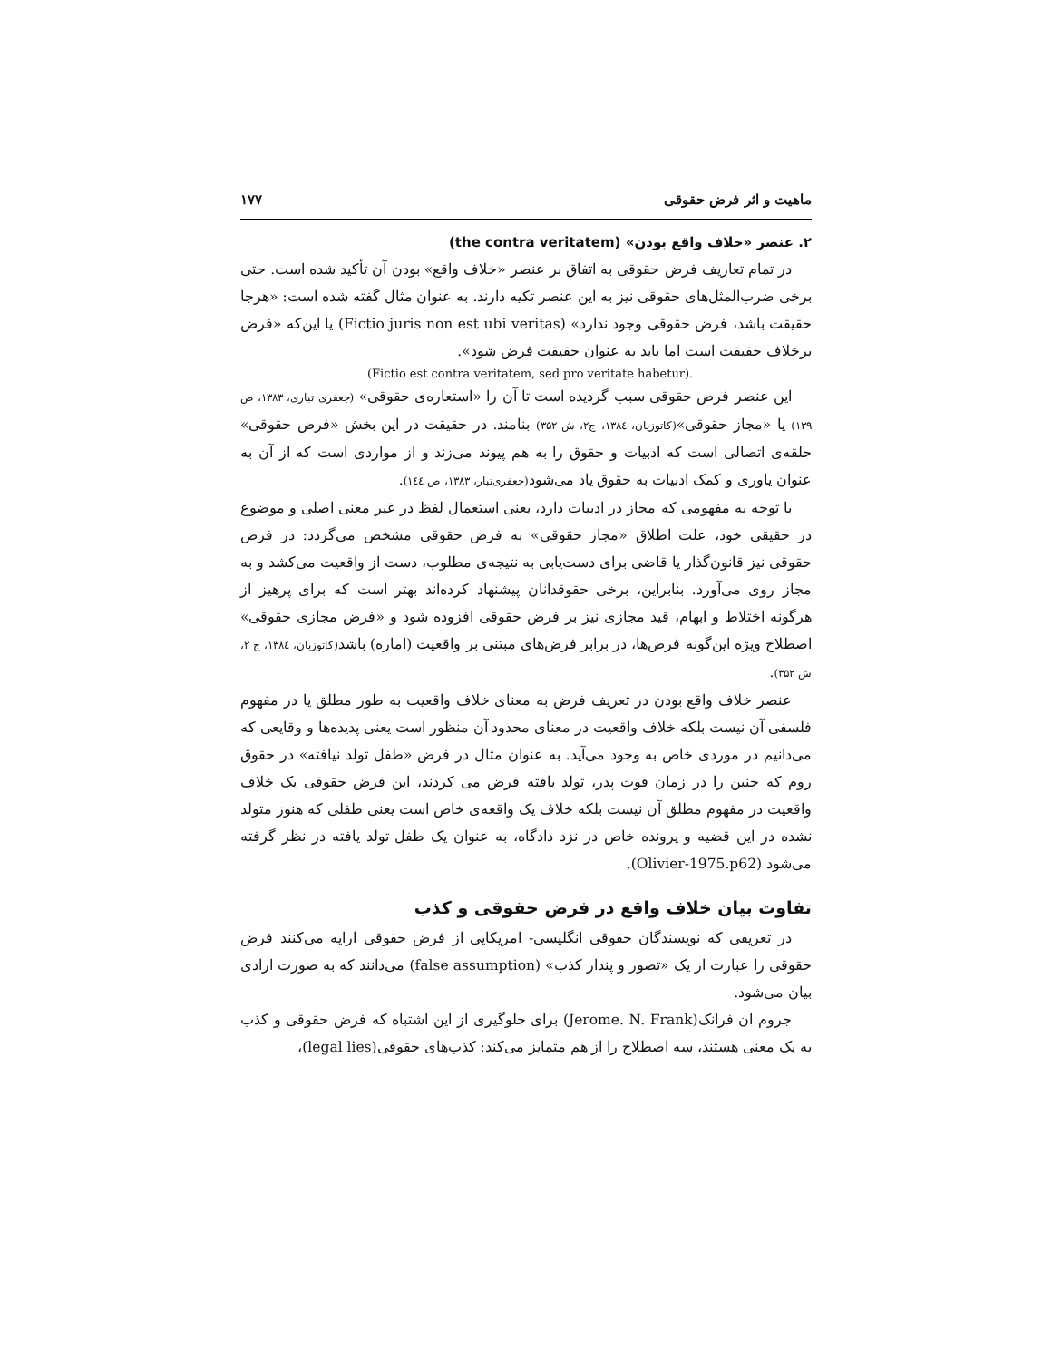ماهیت و اثر فرض حقوقی ۱۷۷
۲. عنصر «خلاف واقع بودن» (the contra veritatem)
در تمام تعاریف فرض حقوقی به اتفاق بر عنصر «خلاف واقع» بودن آن تأکید شده است. حتی برخی ضرب‌المثل‌های حقوقی نیز به این عنصر تکیه دارند. به عنوان مثال گفته شده است: «هرجا حقیقت باشد، فرض حقوقی وجود ندارد» (Fictio juris non est ubi veritas) یا این‌که «فرض برخلاف حقیقت است اما باید به عنوان حقیقت فرض شود».
(Fictio est contra veritatem, sed pro veritate habetur).
این عنصر فرض حقوقی سبب گردیده است تا آن را «استعاره‌ی حقوقی» (جعفری تباری، ۱۳۸۳، ص ۱۳۹) یا «مجاز حقوقی»(کاتوزیان، ۱۳۸٤، ج۲، ش ۳۵۲) بنامند. در حقیقت در این بخش «فرض حقوقی» حلقه‌ی اتصالی است که ادبیات و حقوق را به هم پیوند می‌زند و از مواردی است که از آن به عنوان یاوری و کمک ادبیات به حقوق یاد می‌شود(جعفری‌تبار، ۱۳۸۳، ص ۱٤٤).
با توجه به مفهومی که مجاز در ادبیات دارد، یعنی استعمال لفظ در غیر معنی اصلی و موضوع در حقیقی خود، علت اطلاق «مجاز حقوقی» به فرض حقوقی مشخص می‌گردد: در فرض حقوقی نیز قانون‌گذار یا قاضی برای دست‌یابی به نتیجه‌ی مطلوب، دست از واقعیت می‌کشد و به مجاز روی می‌آورد. بنابراین، برخی حقوقدانان پیشنهاد کرده‌اند بهتر است که برای پرهیز از هرگونه اختلاط و ابهام، قید مجازی نیز بر فرض حقوقی افزوده شود و «فرض مجازی حقوقی» اصطلاح ویژه این‌گونه فرض‌ها، در برابر فرض‌های مبتنی بر واقعیت (اماره) باشد(کاتوزیان، ۱۳۸٤، ج ۲، ش ۳۵۲).
عنصر خلاف واقع بودن در تعریف فرض به معنای خلاف واقعیت به طور مطلق یا در مفهوم فلسفی آن نیست بلکه خلاف واقعیت در معنای محدود آن منظور است یعنی پدیده‌ها و وقایعی که می‌دانیم در موردی خاص به وجود می‌آید. به عنوان مثال در فرض «طفل تولد نیافته» در حقوق روم که جنین را در زمان فوت پدر، تولد یافته فرض می کردند، این فرض حقوقی یک خلاف واقعیت در مفهوم مطلق آن نیست بلکه خلاف یک واقعه‌ی خاص است یعنی طفلی که هنوز متولد نشده در این قضیه و پرونده خاص در نزد دادگاه، به عنوان یک طفل تولد یافته در نظر گرفته می‌شود (Olivier-1975.p62).
تفاوت بیان خلاف واقع در فرض حقوقی و کذب
در تعریفی که نویسندگان حقوقی انگلیسی- امریکایی از فرض حقوقی ارایه می‌کنند فرض حقوقی را عبارت از یک «تصور و پندار کذب» (false assumption) می‌دانند که به صورت ارادی بیان می‌شود.
جروم ان فرانک(Jerome. N. Frank) برای جلوگیری از این اشتباه که فرض حقوقی و کذب به یک معنی هستند، سه اصطلاح را از هم متمایز می‌کند: کذب‌های حقوقی(legal lies)،